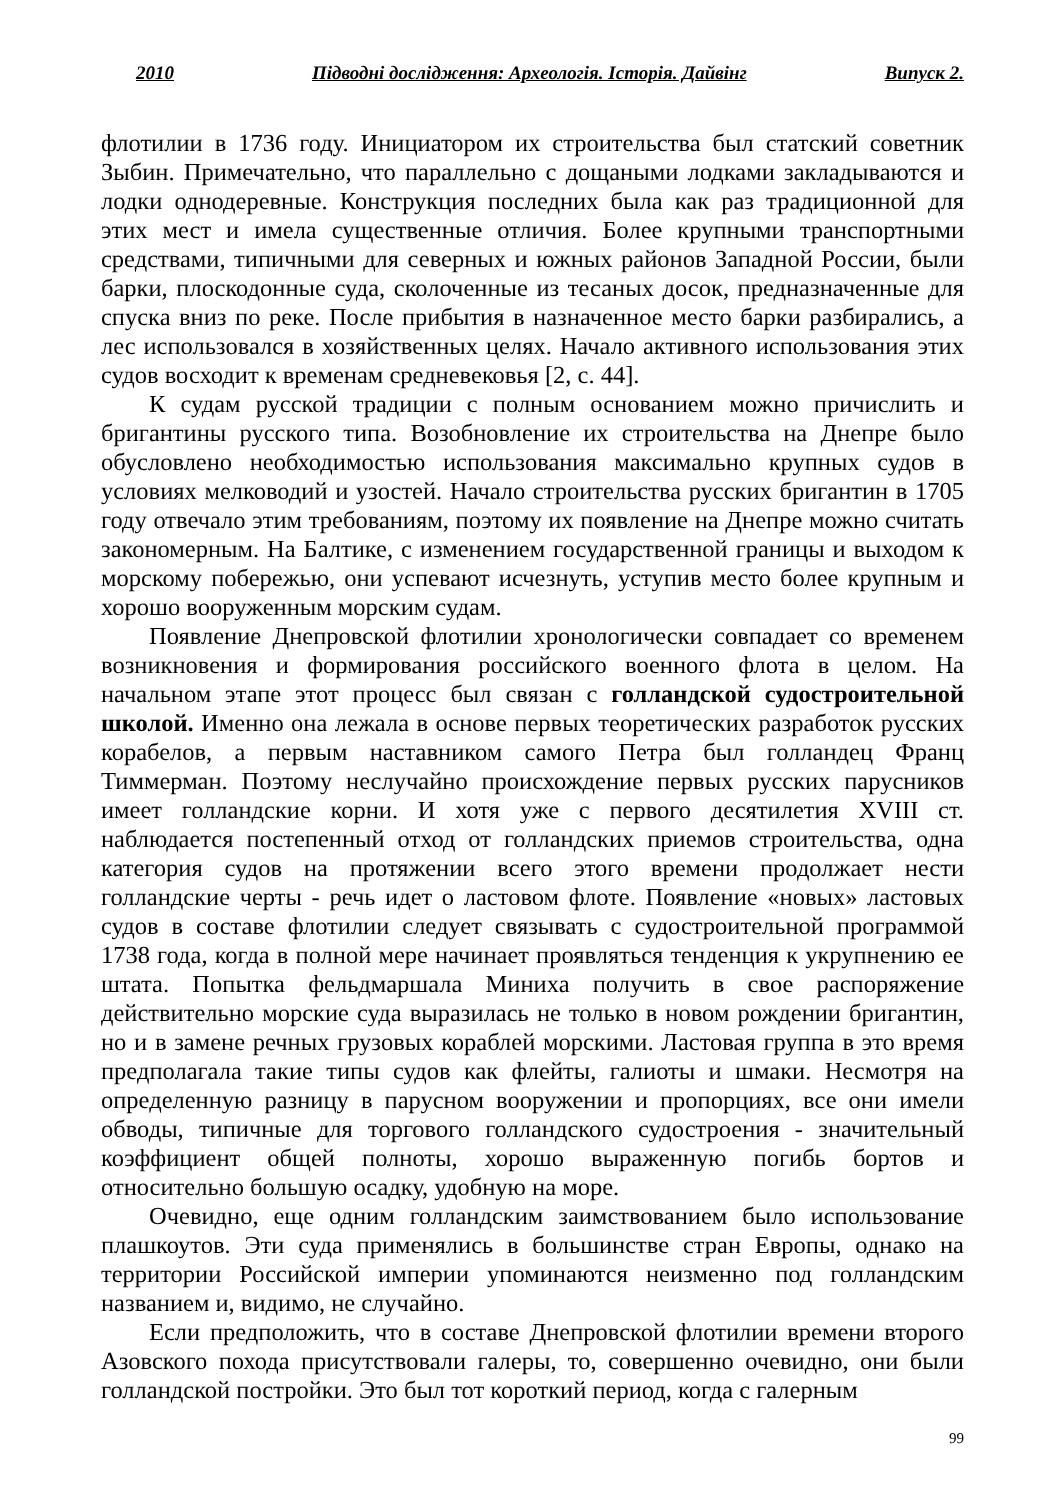2010 Підводні дослідження: Археологія. Історія. Дайвінг Випуск 2.
флотилии в 1736 году. Инициатором их строительства был статский советник Зыбин. Примечательно, что параллельно с дощаными лодками закладываются и лодки однодеревные. Конструкция последних была как раз традиционной для этих мест и имела существенные отличия. Более крупными транспортными средствами, типичными для северных и южных районов Западной России, были барки, плоскодонные суда, сколоченные из тесаных досок, предназначенные для спуска вниз по реке. После прибытия в назначенное место барки разбирались, а лес использовался в хозяйственных целях. Начало активного использования этих судов восходит к временам средневековья [2, с. 44].
К судам русской традиции с полным основанием можно причислить и бригантины русского типа. Возобновление их строительства на Днепре было обусловлено необходимостью использования максимально крупных судов в условиях мелководий и узостей. Начало строительства русских бригантин в 1705 году отвечало этим требованиям, поэтому их появление на Днепре можно считать закономерным. На Балтике, с изменением государственной границы и выходом к морскому побережью, они успевают исчезнуть, уступив место более крупным и хорошо вооруженным морским судам.
Появление Днепровской флотилии хронологически совпадает со временем возникновения и формирования российского военного флота в целом. На начальном этапе этот процесс был связан с голландской судостроительной школой. Именно она лежала в основе первых теоретических разработок русских корабелов, а первым наставником самого Петра был голландец Франц Тиммерман. Поэтому неслучайно происхождение первых русских парусников имеет голландские корни. И хотя уже с первого десятилетия XVIII ст. наблюдается постепенный отход от голландских приемов строительства, одна категория судов на протяжении всего этого времени продолжает нести голландские черты - речь идет о ластовом флоте. Появление «новых» ластовых судов в составе флотилии следует связывать с судостроительной программой 1738 года, когда в полной мере начинает проявляться тенденция к укрупнению ее штата. Попытка фельдмаршала Миниха получить в свое распоряжение действительно морские суда выразилась не только в новом рождении бригантин, но и в замене речных грузовых кораблей морскими. Ластовая группа в это время предполагала такие типы судов как флейты, галиоты и шмаки. Несмотря на определенную разницу в парусном вооружении и пропорциях, все они имели обводы, типичные для торгового голландского судостроения - значительный коэффициент общей полноты, хорошо выраженную погибь бортов и относительно большую осадку, удобную на море.
Очевидно, еще одним голландским заимствованием было использование плашкоутов. Эти суда применялись в большинстве стран Европы, однако на территории Российской империи упоминаются неизменно под голландским названием и, видимо, не случайно.
Если предположить, что в составе Днепровской флотилии времени второго Азовского похода присутствовали галеры, то, совершенно очевидно, они были голландской постройки. Это был тот короткий период, когда с галерным
99